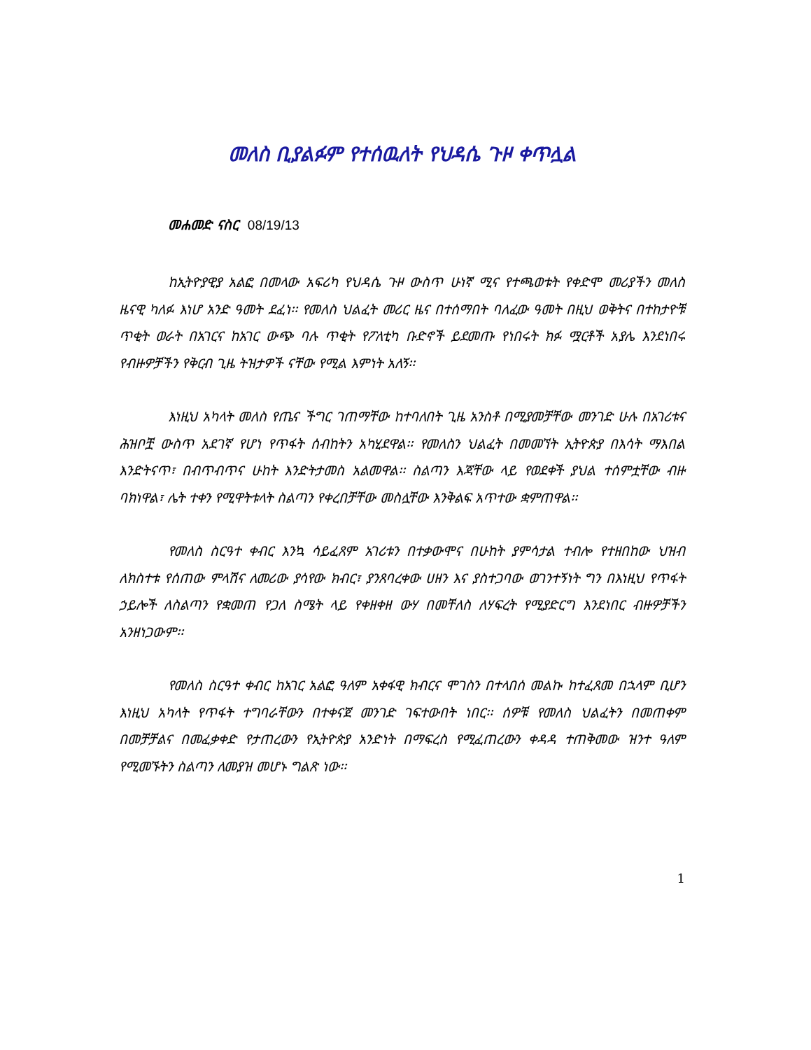መለስ ቢያልፉም የተሰዉለት የህዳሴ ጉዞ ቀጥሏል
መሐመድ ናስር 08/19/13
ከኢትዮያዊያ አልፎ በመላው አፍሪካ የህዳሴ ጉዞ ውስጥ ሁነኛ ሚና የተጫወቱት የቀድሞ መሪያችን መለስ ዜናዊ ካለፉ እነሆ አንድ ዓመት ደፈነ፡፡ የመለስ ህልፈት መሪር ዜና በተሰማበት ባለፈው ዓመት በዚህ ወቅትና በተከታዮቹ ጥቂት ወራት በአገርና ከአገር ውጭ ባሉ ጥቂት የፖለቲካ ቡድኖች ይደመጡ የነበሩት ክፉ ሟርቶች አያሌ እንደነበሩ የብዙዎቻችን የቅርብ ጊዜ ትዝታዎች ናቸው የሚል እምነት አለኝ፡፡
እነዚህ አካላት መለስ የጤና ችግር ገጠማቸው ከተባለበት ጊዜ አንስቶ በሚያመቻቸው መንገድ ሁሉ በአገሪቱና ሕዝቦቿ ውስጥ አደገኛ የሆነ የጥፋት ሰብከትን አካሂደዋል፡፡ የመለስን ህልፈት በመመኘት ኢትዮጵያ በእሳት ማእበል እንድትናጥ፣ በብጥብጥና ሁከት እንድትታመስ አልመዋል፡፡ ስልጣን እጃቸው ላይ የወደቀች ያህል ተሰምቷቸው ብዙ ባክነዋል፣ ሌት ተቀን የሚዋትቱላት ስልጣን የቀረበቻቸው መስሏቸው እንቅልፍ አጥተው ቋምጠዋል፡፡
የመለስ ስርዓተ ቀብር እንኳ ሳይፈጸም አገሪቱን በተቃውሞና በሁከት ያምሳታል ተብሎ የተዘበከው ህዝብ ለክስተቱ የሰጠው ምላሽና ለመሪው ያሳየው ክብር፣ ያንጸባረቀው ሀዘን እና ያስተጋባው ወገንተኝነት ግን በእነዚህ የጥፋት ኃይሎች ለስልጣን የቋመጠ የጋለ ስሜት ላይ የቀዘቀዘ ውሃ በመቸለስ ለሃፍረት የሚያድርግ እንደነበር ብዙዎቻችን አንዘነጋውም፡፡
የመለስ ስርዓተ ቀብር ከአገር አልፎ ዓለም አቀፋዊ ክብርና ሞገስን በተላበሰ መልኩ ከተፈጸመ በኋላም ቢሆን እነዚህ አካላት የጥፋት ተግባራቸውን በተቀናጀ መንገድ ገፍተውበት ነበር፡፡ ሰዎቹ የመለስ ህልፈትን በመጠቀም በመቻቻልና በመፈቃቀድ የታጠረውን የኢትዮጵያ አንድነት በማፍረስ የሚፈጠረውን ቀዳዳ ተጠቅመው ዝንተ ዓለም የሚመኙትን ስልጣን ለመያዝ መሆኑ ግልጽ ነው፡፡
1